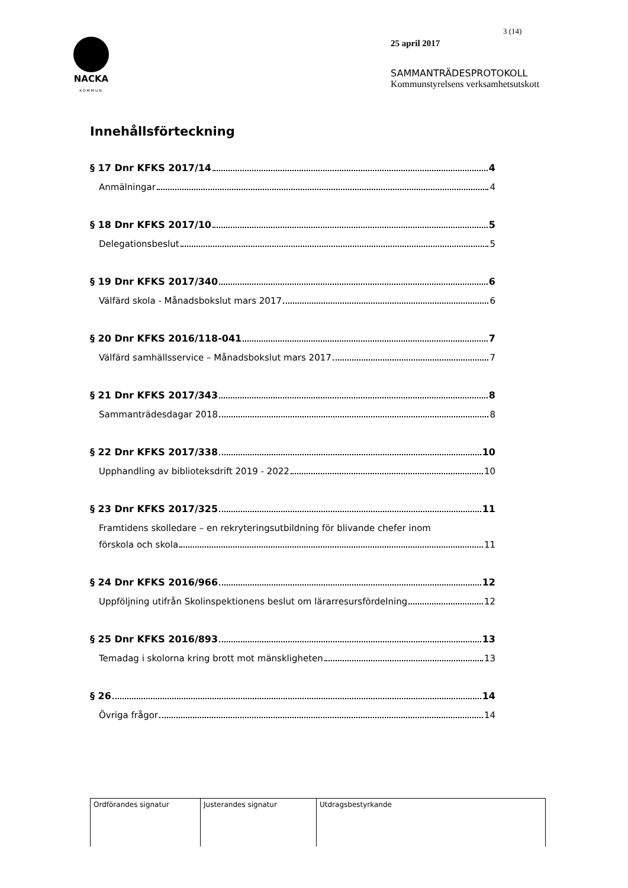NACKA
KOMMUN
3 (14)
25 april 2017
SAMMANTRÄDESPROTOKOLL
Kommunstyrelsens verksamhetsutskott
Innehållsförteckning
§ 17 Dnr KFKS 2017/14 4
Anmälningar 4
§ 18 Dnr KFKS 2017/10 5
Delegationsbeslut 5
§ 19 Dnr KFKS 2017/340 6
Välfärd skola - Månadsbokslut mars 2017 6
§ 20 Dnr KFKS 2016/118-041 7
Välfärd samhällsservice – Månadsbokslut mars 2017 7
§ 21 Dnr KFKS 2017/343 8
Sammanträdesdagar 2018 8
§ 22 Dnr KFKS 2017/338 10
Upphandling av biblioteksdrift 2019 - 2022 10
§ 23 Dnr KFKS 2017/325 11
Framtidens skolledare – en rekryteringsutbildning för blivande chefer inom
förskola och skola 11
§ 24 Dnr KFKS 2016/966 12
Uppföljning utifrån Skolinspektionens beslut om lärarresursfördelning 12
§ 25 Dnr KFKS 2016/893 13
Temadag i skolorna kring brott mot mänskligheten 13
§ 26 14
Övriga frågor 14
| Ordförandes signatur | Justerandes signatur | Utdragsbestyrkande |